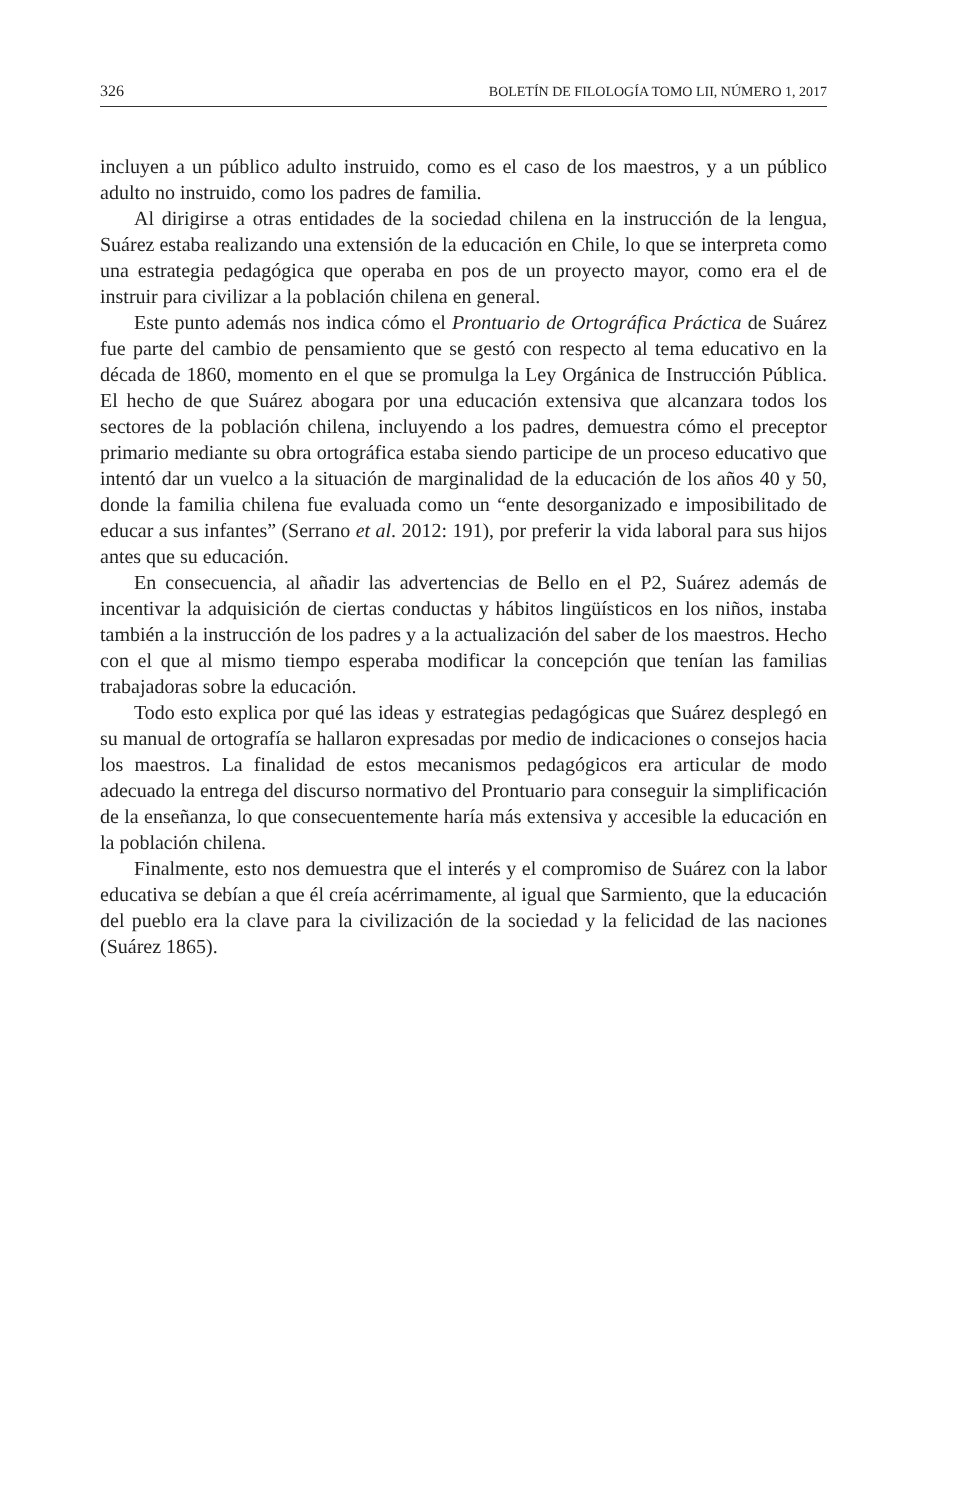326 BOLETÍN DE FILOLOGÍA TOMO LII, NÚMERO 1, 2017
incluyen a un público adulto instruido, como es el caso de los maestros, y a un público adulto no instruido, como los padres de familia.
Al dirigirse a otras entidades de la sociedad chilena en la instrucción de la lengua, Suárez estaba realizando una extensión de la educación en Chile, lo que se interpreta como una estrategia pedagógica que operaba en pos de un proyecto mayor, como era el de instruir para civilizar a la población chilena en general.
Este punto además nos indica cómo el Prontuario de Ortográfica Práctica de Suárez fue parte del cambio de pensamiento que se gestó con respecto al tema educativo en la década de 1860, momento en el que se promulga la Ley Orgánica de Instrucción Pública. El hecho de que Suárez abogara por una educación extensiva que alcanzara todos los sectores de la población chilena, incluyendo a los padres, demuestra cómo el preceptor primario mediante su obra ortográfica estaba siendo participe de un proceso educativo que intentó dar un vuelco a la situación de marginalidad de la educación de los años 40 y 50, donde la familia chilena fue evaluada como un “ente desorganizado e imposibilitado de educar a sus infantes” (Serrano et al. 2012: 191), por preferir la vida laboral para sus hijos antes que su educación.
En consecuencia, al añadir las advertencias de Bello en el P2, Suárez además de incentivar la adquisición de ciertas conductas y hábitos lingüísticos en los niños, instaba también a la instrucción de los padres y a la actualización del saber de los maestros. Hecho con el que al mismo tiempo esperaba modificar la concepción que tenían las familias trabajadoras sobre la educación.
Todo esto explica por qué las ideas y estrategias pedagógicas que Suárez desplegó en su manual de ortografía se hallaron expresadas por medio de indicaciones o consejos hacia los maestros. La finalidad de estos mecanismos pedagógicos era articular de modo adecuado la entrega del discurso normativo del Prontuario para conseguir la simplificación de la enseñanza, lo que consecuentemente haría más extensiva y accesible la educación en la población chilena.
Finalmente, esto nos demuestra que el interés y el compromiso de Suárez con la labor educativa se debían a que él creía acérrimamente, al igual que Sarmiento, que la educación del pueblo era la clave para la civilización de la sociedad y la felicidad de las naciones (Suárez 1865).